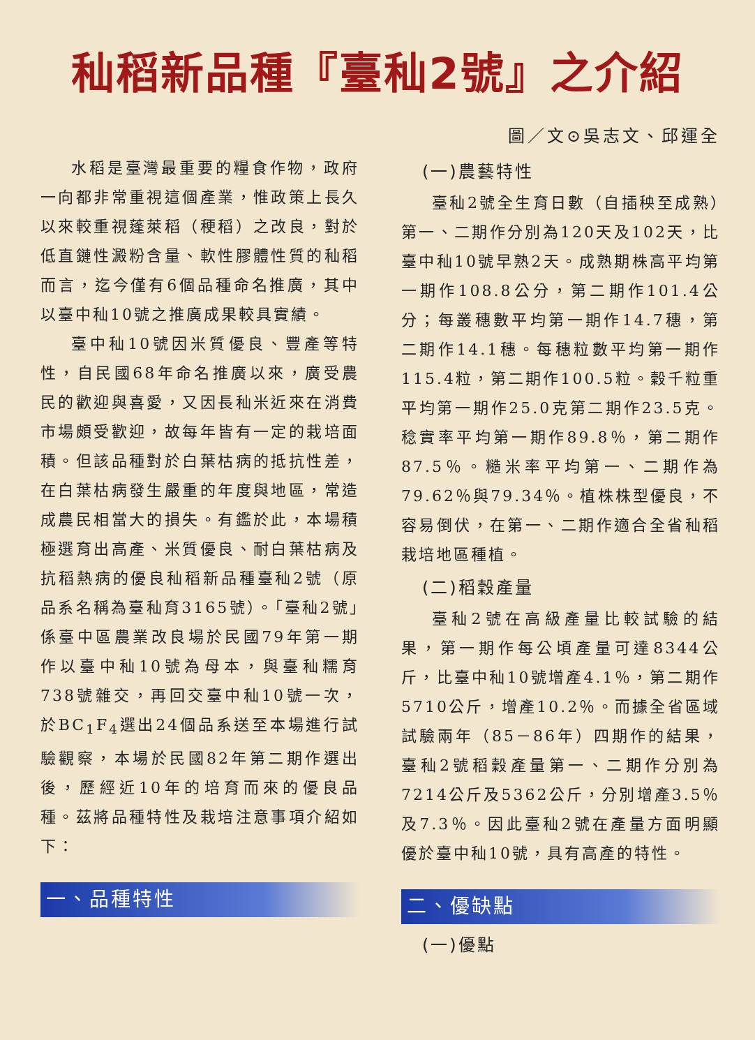秈稻新品種『臺秈2號』之介紹
圖／文⊙吳志文、邱運全
水稻是臺灣最重要的糧食作物，政府一向都非常重視這個產業，惟政策上長久以來較重視蓬萊稻（稉稻）之改良，對於低直鏈性澱粉含量、軟性膠體性質的秈稻而言，迄今僅有6個品種命名推廣，其中以臺中秈10號之推廣成果較具實績。
臺中秈10號因米質優良、豐產等特性，自民國68年命名推廣以來，廣受農民的歡迎與喜愛，又因長秈米近來在消費市場頗受歡迎，故每年皆有一定的栽培面積。但該品種對於白葉枯病的抵抗性差，在白葉枯病發生嚴重的年度與地區，常造成農民相當大的損失。有鑑於此，本場積極選育出高產、米質優良、耐白葉枯病及抗稻熱病的優良秈稻新品種臺秈2號（原品系名稱為臺秈育3165號）。「臺秈2號」係臺中區農業改良場於民國79年第一期作以臺中秈10號為母本，與臺秈糯育738號雜交，再回交臺中秈10號一次，於BC<sub>1</sub>F<sub>4</sub>選出24個品系送至本場進行試驗觀察，本場於民國82年第二期作選出後，歷經近10年的培育而來的優良品種。茲將品種特性及栽培注意事項介紹如下：
一、品種特性
(一)農藝特性
臺秈2號全生育日數（自插秧至成熟）第一、二期作分別為120天及102天，比臺中秈10號早熟2天。成熟期株高平均第一期作108.8公分，第二期作101.4公分；每叢穗數平均第一期作14.7穗，第二期作14.1穗。每穗粒數平均第一期作115.4粒，第二期作100.5粒。穀千粒重平均第一期作25.0克第二期作23.5克。稔實率平均第一期作89.8％，第二期作87.5％。糙米率平均第一、二期作為79.62％與79.34％。植株株型優良，不容易倒伏，在第一、二期作適合全省秈稻栽培地區種植。
(二)稻穀產量
臺秈2號在高級產量比較試驗的結果，第一期作每公頃產量可達8344公斤，比臺中秈10號增產4.1％，第二期作5710公斤，增產10.2％。而據全省區域試驗兩年（85－86年）四期作的結果，臺秈2號稻穀產量第一、二期作分別為7214公斤及5362公斤，分別增產3.5％及7.3％。因此臺秈2號在產量方面明顯優於臺中秈10號，具有高產的特性。
二、優缺點
(一)優點